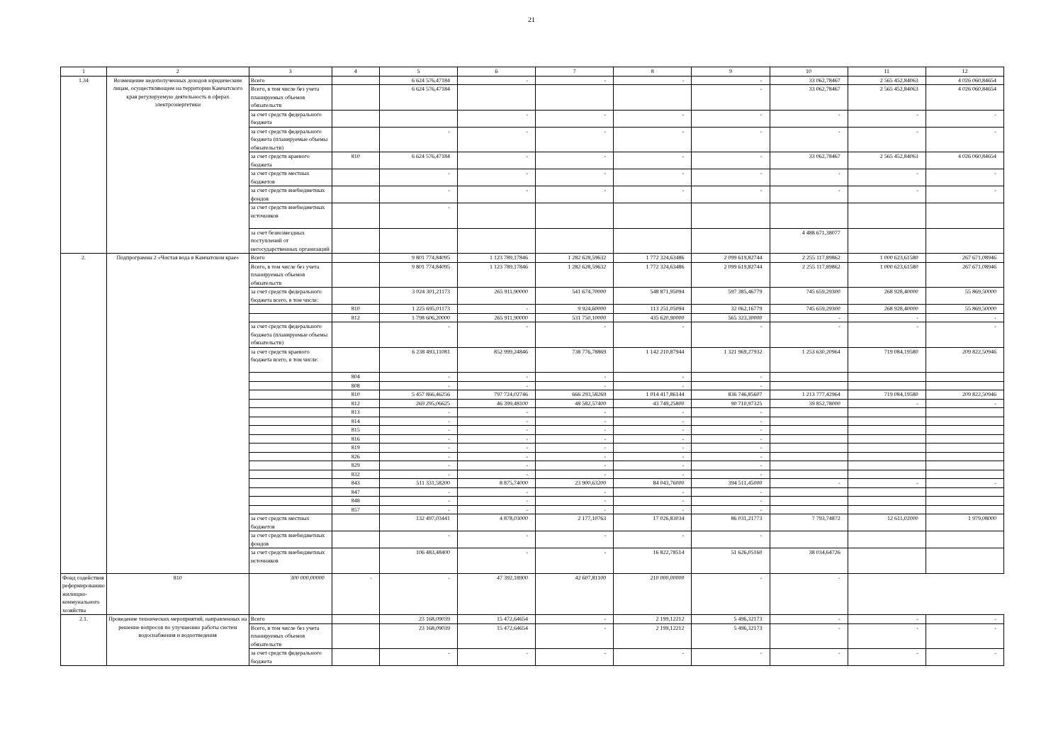21
| 1 | 2 | 3 | 4 | 5 | 6 | 7 | 8 | 9 | 10 | 11 | 12 |
| --- | --- | --- | --- | --- | --- | --- | --- | --- | --- | --- | --- |
| 1.34 | Возмещение недополученных доходов юридическим лицам, осуществляющим на территории Камчатского края регулируемую деятельность в сферах электроэнергетики | Всего | | 6 624 576,47184 | - | - | - | - | 33 062,78467 | 2 565 452,84063 | 4 026 060,84654 |
| | | Всего, в том числе без учета планируемых объемов обязательств | | 6 624 576,47184 | | | | - | 33 062,78467 | 2 565 452,84063 | 4 026 060,84654 |
| | | за счет средств федерального бюджета | | | - | - | - | - | - | - | - |
| | | за счет средств федерального бюджета (планируемые объемы обязательств) | | - | - | - | - | - | - | - | - |
| | | за счет средств краевого бюджета | 810 | 6 624 576,47184 | - | - | - | - | 33 062,78467 | 2 565 452,84063 | 4 026 060,84654 |
| | | за счет средств местных бюджетов | | - | - | - | - | - | - | - | - |
| | | за счет средств внебюджетных фондов | | - | - | - | - | - | - | - | - |
| | | за счет средств внебюджетных источников | | - | | | | | | | |
| | | за счет безвозмездных поступлений от негосударственных организаций | | | | | | | 4 488 671,38077 | | |
| 2. | Подпрограмма 2 «Чистая вода в Камчатском крае» | Всего | | 9 801 774,84095 | 1 123 789,17846 | 1 282 628,59632 | 1 772 324,63486 | 2 099 619,82744 | 2 255 117,89862 | 1 000 623,61580 | 267 671,08946 |
| | | Всего, в том числе без учета планируемых объемов обязательств | | 9 801 774,84095 | 1 123 789,17846 | 1 282 628,59632 | 1 772 324,63486 | 2 099 619,82744 | 2 255 117,89862 | 1 000 623,61580 | 267 671,08946 |
| | | за счет средств федерального бюджета всего, в том числе: | | 3 024 301,21173 | 265 911,90000 | 541 674,70000 | 548 871,95094 | 597 385,46779 | 745 659,29300 | 268 928,40000 | 55 869,50000 |
| | | | 810 | 1 225 695,01173 | - | 9 924,60000 | 113 251,05094 | 32 062,16779 | 745 659,29300 | 268 928,40000 | 55 869,50000 |
| | | | 812 | 1 798 606,20000 | 265 911,90000 | 531 750,10000 | 435 620,90000 | 565 323,30000 | - | - | - |
| | | за счет средств федерального бюджета (планируемые объемы обязательств) | | - | - | - | - | - | - | - | - |
| | | за счет средств краевого бюджета всего, в том числе: | | 6 238 493,11081 | 852 999,24846 | 738 776,78869 | 1 142 210,87944 | 1 321 969,27932 | 1 253 630,20964 | 719 084,19580 | 209 822,50946 |
| | | | 804 | - | - | - | - | - | | | |
| | | | 808 | - | - | - | - | - | | | |
| | | | 810 | 5 457 866,46256 | 797 724,02746 | 666 293,58269 | 1 014 417,86144 | 836 746,85607 | 1 213 777,42964 | 719 084,19580 | 209 822,50946 |
| | | | 812 | 269 295,06625 | 46 399,48100 | 48 582,57400 | 43 749,25800 | 90 710,97325 | 39 852,78000 | - | - |
| | | | 813 | - | - | - | - | - | | | |
| | | | 814 | - | - | - | - | - | | | |
| | | | 815 | - | - | - | - | - | | | |
| | | | 816 | - | - | - | - | - | | | |
| | | | 819 | - | - | - | - | - | | | |
| | | | 826 | - | - | - | - | - | | | |
| | | | 829 | - | - | - | - | - | | | |
| | | | 832 | - | - | - | - | - | | | |
| | | | 843 | 511 331,58200 | 8 875,74000 | 23 900,63200 | 84 043,76000 | 394 511,45000 | - | - | - |
| | | | 847 | - | - | - | - | - | | | |
| | | | 848 | - | - | - | - | - | | | |
| | | | 857 | - | - | - | - | - | | | |
| | | за счет средств местных бюджетов | | 132 497,03441 | 4 878,03000 | 2 177,10763 | 17 026,83034 | 86 031,21773 | 7 793,74872 | 12 611,02000 | 1 979,08000 |
| | | за счет средств внебюджетных фондов | | - | - | - | - | - | | | |
| | | за счет средств внебюджетных источников | | 106 483,48400 | - | - | 16 822,78514 | 51 626,05160 | 38 034,64726 | | |
| Фонд содействия реформированию жилищно-коммунального хозяйства | 810 | 300 000,00000 | - | - | 47 392,18900 | 42 607,81100 | 210 000,00000 | - | - | | |
| 2.1. | Проведение технических мероприятий, направленных на решение вопросов по улучшению работы систем водоснабжения и водоотведения | Всего | | 23 168,09039 | 15 472,64654 | - | 2 199,12212 | 5 496,32173 | - | - | - |
| | | Всего, в том числе без учета планируемых объемов обязательств | | 23 168,09039 | 15 472,64654 | - | 2 199,12212 | 5 496,32173 | - | - | - |
| | | за счет средств федерального бюджета | | - | - | - | - | - | - | - | - |